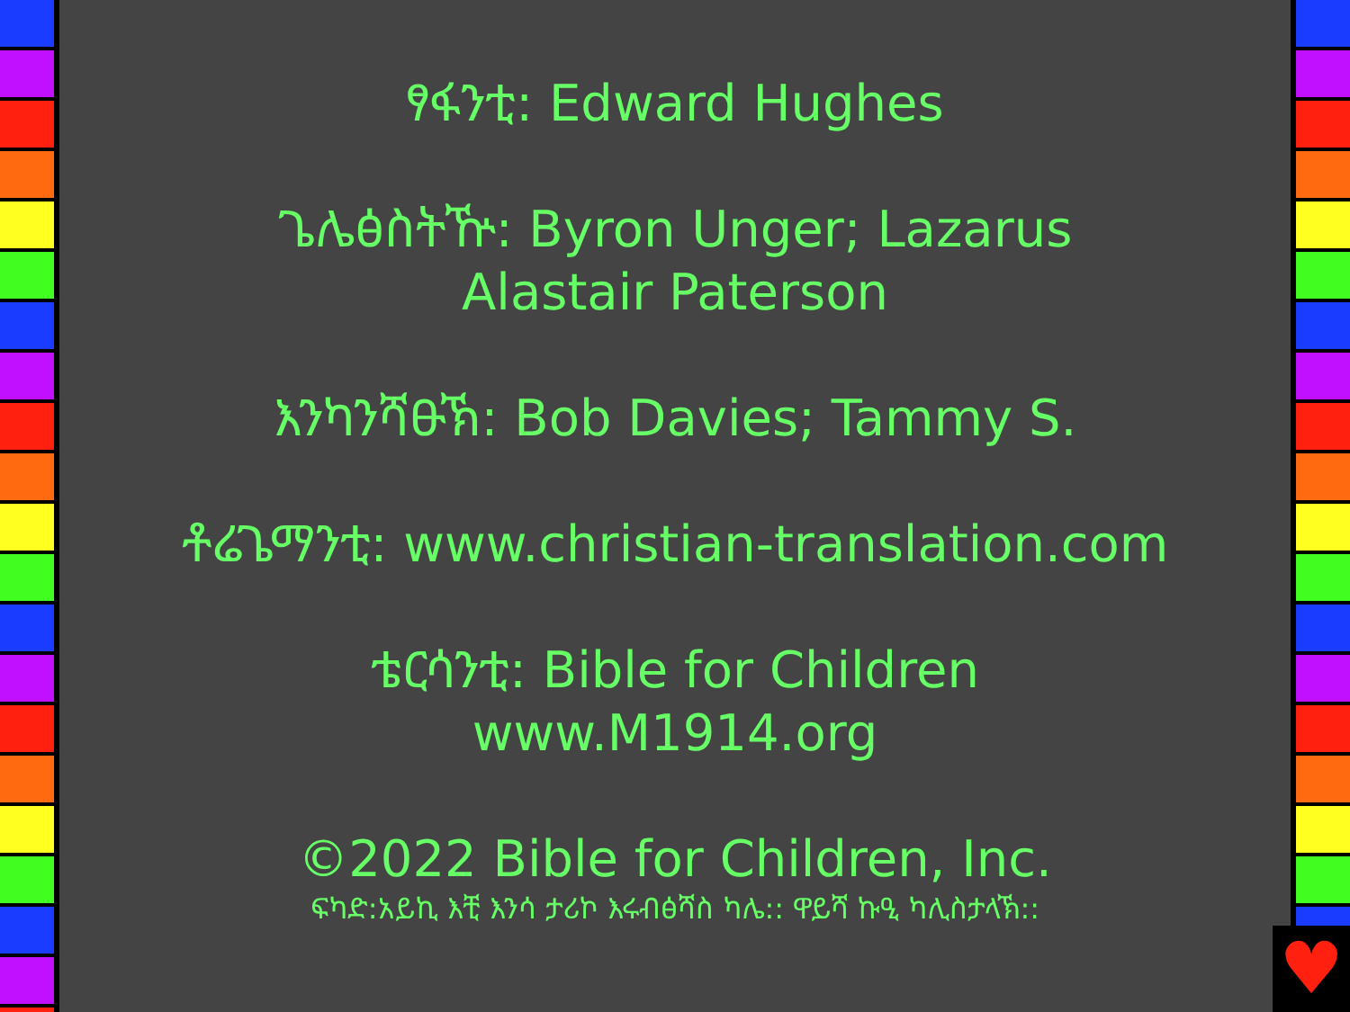ፃፋንቲ: Edward Hughes
ጌሌፅስትዅ: Byron Unger; Lazarus
Alastair Paterson
እንካንሻፁኽ: Bob Davies; Tammy S.
ቶሬጌማንቲ: www.christian-translation.com
ቴርሳንቲ: Bible for Children
www.M1914.org
©2022 Bible for Children, Inc.
ፍካድ:አይኪ እቺ እንሳ ታሪኮ እሩብፅሻስ ካሌ:: ዋይሻ ኩዒ ካሊስታላኽ::
♥